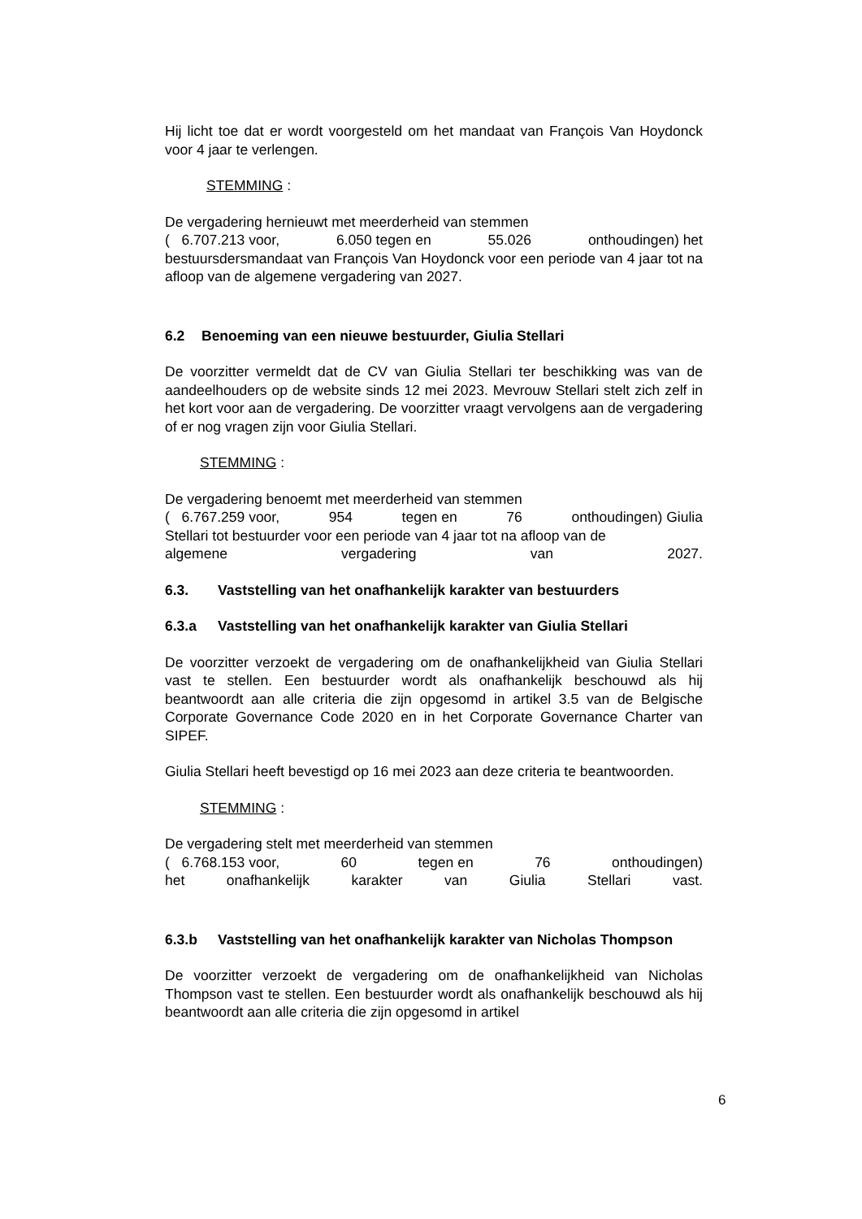Hij licht toe dat er wordt voorgesteld om het mandaat van François Van Hoydonck voor 4 jaar te verlengen.
STEMMING :
De vergadering hernieuwt met meerderheid van stemmen
( 6.707.213 voor, 6.050 tegen en 55.026 onthoudingen) het
bestuursdersmandaat van François Van Hoydonck voor een periode van 4 jaar tot na afloop van de algemene vergadering van 2027.
6.2 Benoeming van een nieuwe bestuurder, Giulia Stellari
De voorzitter vermeldt dat de CV van Giulia Stellari ter beschikking was van de aandeelhouders op de website sinds 12 mei 2023. Mevrouw Stellari stelt zich zelf in het kort voor aan de vergadering. De voorzitter vraagt vervolgens aan de vergadering of er nog vragen zijn voor Giulia Stellari.
STEMMING :
De vergadering benoemt met meerderheid van stemmen
( 6.767.259 voor, 954 tegen en 76 onthoudingen) Giulia
Stellari tot bestuurder voor een periode van 4 jaar tot na afloop van de
algemene vergadering van 2027.
6.3. Vaststelling van het onafhankelijk karakter van bestuurders
6.3.a Vaststelling van het onafhankelijk karakter van Giulia Stellari
De voorzitter verzoekt de vergadering om de onafhankelijkheid van Giulia Stellari vast te stellen. Een bestuurder wordt als onafhankelijk beschouwd als hij beantwoordt aan alle criteria die zijn opgesomd in artikel 3.5 van de Belgische Corporate Governance Code 2020 en in het Corporate Governance Charter van SIPEF.
Giulia Stellari heeft bevestigd op 16 mei 2023 aan deze criteria te beantwoorden.
STEMMING :
De vergadering stelt met meerderheid van stemmen
( 6.768.153 voor, 60 tegen en 76 onthoudingen)
het onafhankelijk karakter van Giulia Stellari vast.
6.3.b Vaststelling van het onafhankelijk karakter van Nicholas Thompson
De voorzitter verzoekt de vergadering om de onafhankelijkheid van Nicholas Thompson vast te stellen. Een bestuurder wordt als onafhankelijk beschouwd als hij beantwoordt aan alle criteria die zijn opgesomd in artikel
6